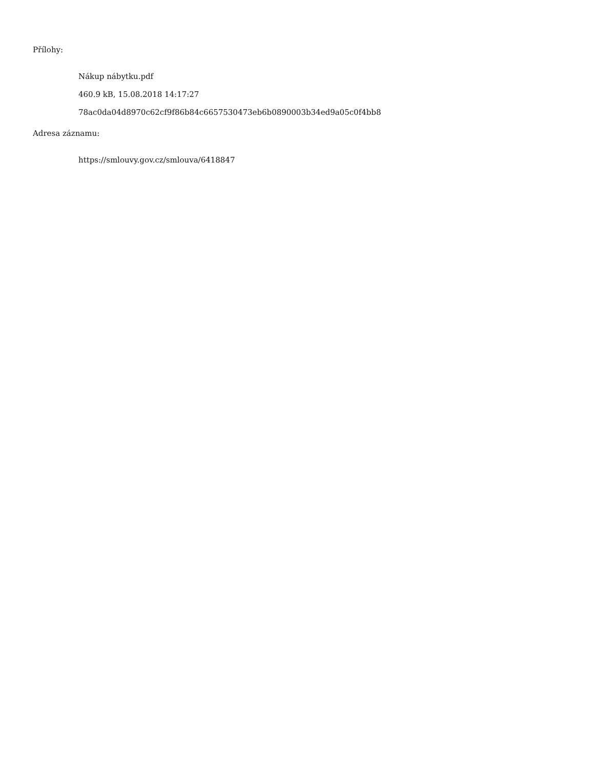Přílohy:
Nákup nábytku.pdf
460.9 kB, 15.08.2018 14:17:27
78ac0da04d8970c62cf9f86b84c6657530473eb6b0890003b34ed9a05c0f4bb8
Adresa záznamu:
https://smlouvy.gov.cz/smlouva/6418847